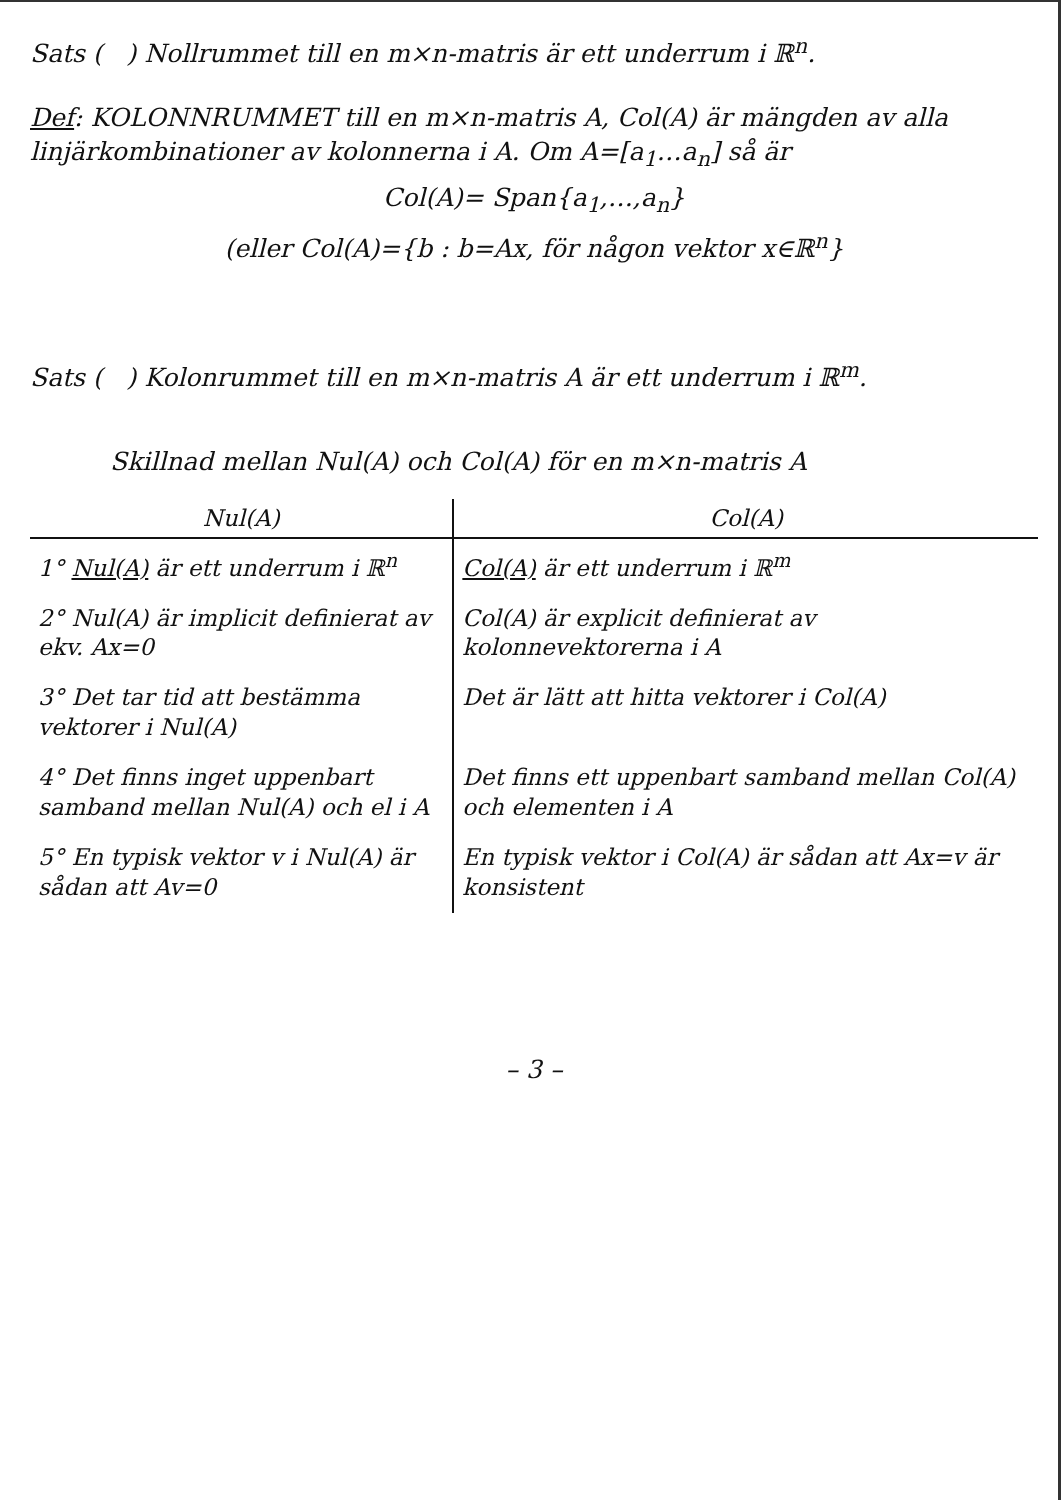Sats ( ) Nollrummet till en m×n-matris är ett underrum i ℝ<sup>n</sup>.
Def: KOLONNRUMMET till en m×n-matris A, Col(A) är mängden av alla linjärkombinationer av kolonnerna i A. Om A=[a<sub>1</sub>…a<sub>n</sub>] så är
Col(A)= Span{a<sub>1</sub>,…,a<sub>n</sub>}
(eller Col(A)={b : b=Ax, för någon vektor x∈ℝ<sup>n</sup>}
Sats ( ) Kolonrummet till en m×n-matris A är ett underrum i ℝ<sup>m</sup>.
Skillnad mellan Nul(A) och Col(A) för en m×n-matris A
| Nul(A) | Col(A) |
| --- | --- |
| 1° Nul(A) är ett underrum i ℝ<sup>n</sup> | Col(A) är ett underrum i ℝ<sup>m</sup> |
| 2° Nul(A) är implicit definierat av ekv. Ax=0 | Col(A) är explicit definierat av kolonnevektorerna i A |
| 3° Det tar tid att bestämma vektorer i Nul(A) | Det är lätt att hitta vektorer i Col(A) |
| 4° Det finns inget uppenbart samband mellan Nul(A) och el i A | Det finns ett uppenbart samband mellan Col(A) och elementen i A |
| 5° En typisk vektor v i Nul(A) är sådan att Av=0 | En typisk vektor i Col(A) är sådan att Ax=v är konsistent |
– 3 –